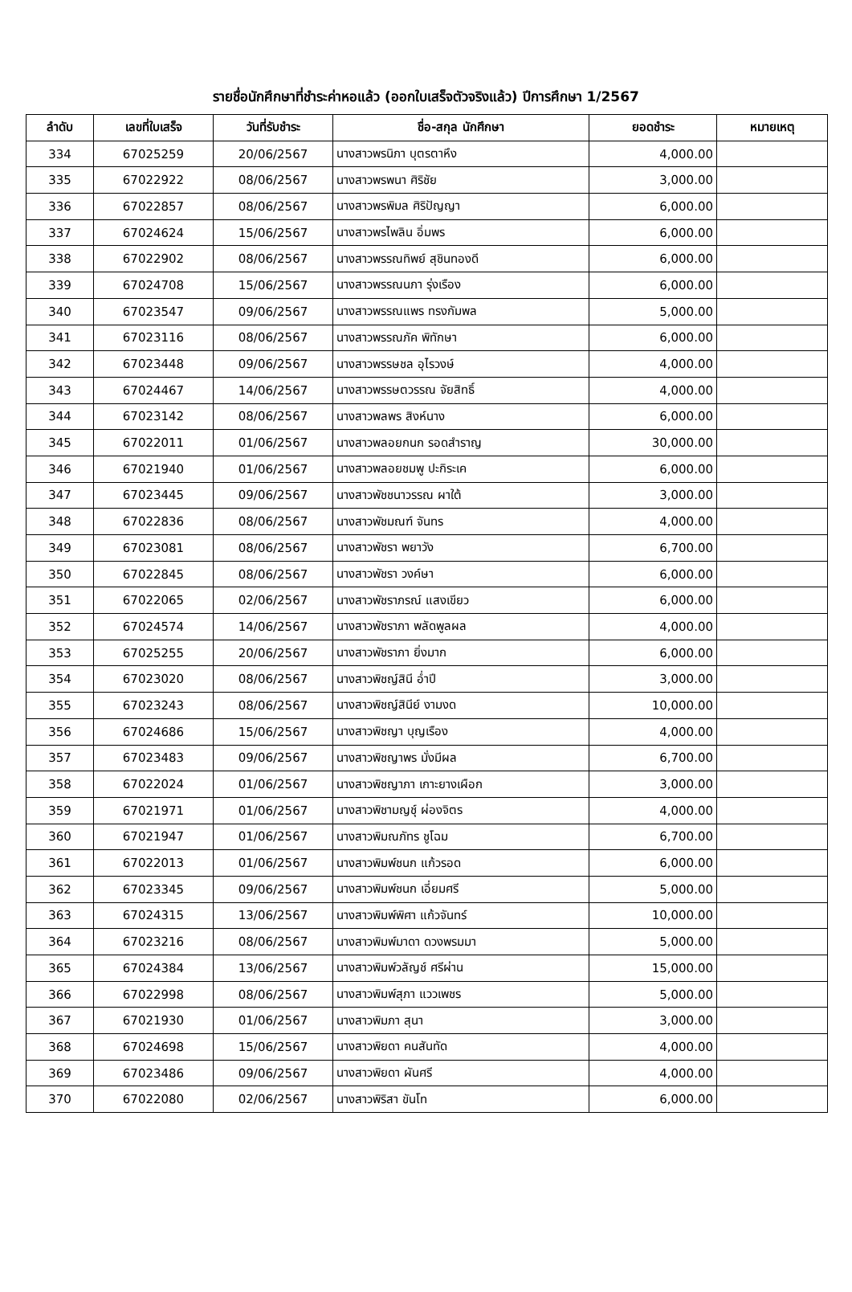รายชื่อนักศึกษาที่ชำระค่าหอแล้ว (ออกใบเสร็จตัวจริงแล้ว) ปีการศึกษา 1/2567
| ลำดับ | เลขที่ใบเสร็จ | วันที่รับชำระ | ชื่อ-สกุล นักศึกษา | ยอดชำระ | หมายเหตุ |
| --- | --- | --- | --- | --- | --- |
| 334 | 67025259 | 20/06/2567 | นางสาวพรนิภา บุตรตาหึง | 4,000.00 | |
| 335 | 67022922 | 08/06/2567 | นางสาวพรพนา ศิริชัย | 3,000.00 | |
| 336 | 67022857 | 08/06/2567 | นางสาวพรพิมล ศิริปัญญา | 6,000.00 | |
| 337 | 67024624 | 15/06/2567 | นางสาวพรไพลิน อิ่มพร | 6,000.00 | |
| 338 | 67022902 | 08/06/2567 | นางสาวพรรณทิพย์ สุชินทองดี | 6,000.00 | |
| 339 | 67024708 | 15/06/2567 | นางสาวพรรณนภา รุ่งเรือง | 6,000.00 | |
| 340 | 67023547 | 09/06/2567 | นางสาวพรรณแพร ทรงกัมพล | 5,000.00 | |
| 341 | 67023116 | 08/06/2567 | นางสาวพรรณภัค พิทักษา | 6,000.00 | |
| 342 | 67023448 | 09/06/2567 | นางสาวพรรษชล อุไรวงษ์ | 4,000.00 | |
| 343 | 67024467 | 14/06/2567 | นางสาวพรรษตวรรณ จัยสิทธิ์ | 4,000.00 | |
| 344 | 67023142 | 08/06/2567 | นางสาวพลพร สิงห์นาง | 6,000.00 | |
| 345 | 67022011 | 01/06/2567 | นางสาวพลอยกนก รอดสำราญ | 30,000.00 | |
| 346 | 67021940 | 01/06/2567 | นางสาวพลอยชมพู ปะกิระเค | 6,000.00 | |
| 347 | 67023445 | 09/06/2567 | นางสาวพัชชนาวรรณ ผาใต้ | 3,000.00 | |
| 348 | 67022836 | 08/06/2567 | นางสาวพัชมณฑ์ จันทร | 4,000.00 | |
| 349 | 67023081 | 08/06/2567 | นางสาวพัชรา พยาวัง | 6,700.00 | |
| 350 | 67022845 | 08/06/2567 | นางสาวพัชรา วงค์ษา | 6,000.00 | |
| 351 | 67022065 | 02/06/2567 | นางสาวพัชราภรณ์ แสงเขียว | 6,000.00 | |
| 352 | 67024574 | 14/06/2567 | นางสาวพัชราภา พลัดพูลผล | 4,000.00 | |
| 353 | 67025255 | 20/06/2567 | นางสาวพัชราภา ยิ่งมาก | 6,000.00 | |
| 354 | 67023020 | 08/06/2567 | นางสาวพิชญ์สินี อ่ำปี | 3,000.00 | |
| 355 | 67023243 | 08/06/2567 | นางสาวพิชญ์สินีย์ งามงด | 10,000.00 | |
| 356 | 67024686 | 15/06/2567 | นางสาวพิชญา บุญเรือง | 4,000.00 | |
| 357 | 67023483 | 09/06/2567 | นางสาวพิชญาพร มั่งมีผล | 6,700.00 | |
| 358 | 67022024 | 01/06/2567 | นางสาวพิชญาภา เกาะยางเผือก | 3,000.00 | |
| 359 | 67021971 | 01/06/2567 | นางสาวพิชามญชุ์ ผ่องจิตร | 4,000.00 | |
| 360 | 67021947 | 01/06/2567 | นางสาวพิมณภัทร ชูโฉม | 6,700.00 | |
| 361 | 67022013 | 01/06/2567 | นางสาวพิมพ์ชนก แก้วรอด | 6,000.00 | |
| 362 | 67023345 | 09/06/2567 | นางสาวพิมพ์ชนก เอี่ยมศรี | 5,000.00 | |
| 363 | 67024315 | 13/06/2567 | นางสาวพิมพ์พิศา แก้วจันทร์ | 10,000.00 | |
| 364 | 67023216 | 08/06/2567 | นางสาวพิมพ์มาดา ดวงพรมมา | 5,000.00 | |
| 365 | 67024384 | 13/06/2567 | นางสาวพิมพ์วลัญช์ ศรีผ่าน | 15,000.00 | |
| 366 | 67022998 | 08/06/2567 | นางสาวพิมพ์สุภา แววเพชร | 5,000.00 | |
| 367 | 67021930 | 01/06/2567 | นางสาวพิมภา สุนา | 3,000.00 | |
| 368 | 67024698 | 15/06/2567 | นางสาวพิยดา คนสันทัด | 4,000.00 | |
| 369 | 67023486 | 09/06/2567 | นางสาวพิยดา ผันศรี | 4,000.00 | |
| 370 | 67022080 | 02/06/2567 | นางสาวพิริสา ขันโท | 6,000.00 | |